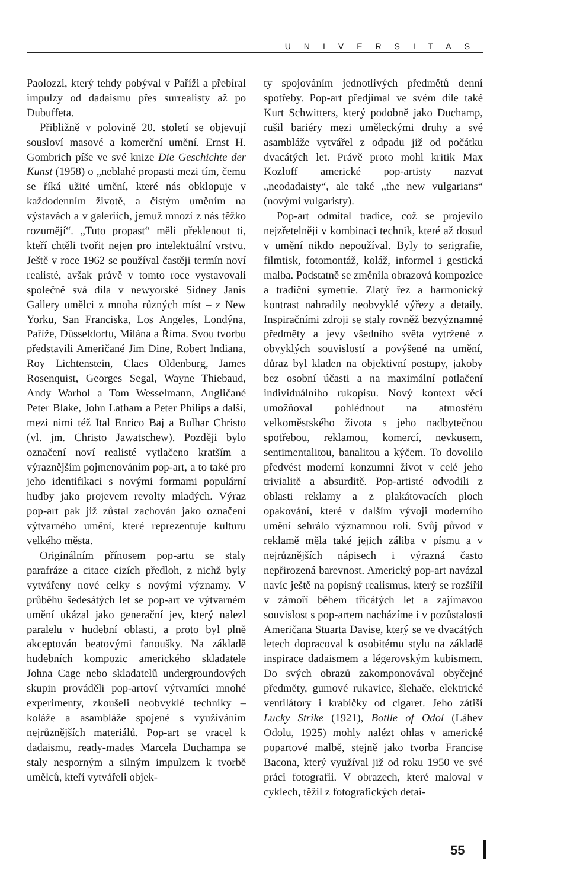UNIVERSITAS
Paolozzi, který tehdy pobýval v Paříži a přebíral impulzy od dadaismu přes surrealisty až po Dubuffeta.
Přibližně v polovině 20. století se objevují sousloví masové a komerční umění. Ernst H. Gombrich píše ve své knize Die Geschichte der Kunst (1958) o „neblahé propasti mezi tím, čemu se říká užité umění, které nás obklopuje v každodenním životě, a čistým uměním na výstavách a v galeriích, jemuž mnozí z nás těžko rozumějí“. „Tuto propast“ měli překlenout ti, kteří chtěli tvořit nejen pro intelektuální vrstvu. Ještě v roce 1962 se používal častěji termín noví realisté, avšak právě v tomto roce vystavovali společně svá díla v newyorské Sidney Janis Gallery umělci z mnoha různých míst – z New Yorku, San Franciska, Los Angeles, Londýna, Paříže, Düsseldorfu, Milána a Říma. Svou tvorbu představili Američané Jim Dine, Robert Indiana, Roy Lichtenstein, Claes Oldenburg, James Rosenquist, Georges Segal, Wayne Thiebaud, Andy Warhol a Tom Wesselmann, Angličané Peter Blake, John Latham a Peter Philips a další, mezi nimi též Ital Enrico Baj a Bulhar Christo (vl. jm. Christo Jawatschew). Později bylo označení noví realisté vytlačeno kratším a výraznějším pojmenováním pop-art, a to také pro jeho identifikaci s novými formami populární hudby jako projevem revolty mladých. Výraz pop-art pak již zůstal zachován jako označení výtvarného umění, které reprezentuje kulturu velkého města.
Originálním přínosem pop-artu se staly parafráze a citace cizích předloh, z nichž byly vytvářeny nové celky s novými významy. V průběhu šedesátých let se pop-art ve výtvarném umění ukázal jako generační jev, který nalezl paralelu v hudební oblasti, a proto byl plně akceptován beatovými fanoušky. Na základě hudebních kompozic amerického skladatele Johna Cage nebo skladatelů undergroundových skupin prováděli pop-artoví výtvarníci mnohé experimenty, zkoušeli neobvyklé techniky – koláže a asambláže spojené s využíváním nejrůznějších materiálů. Pop-art se vracel k dadaismu, ready-mades Marcela Duchampa se staly nesporným a silným impulzem k tvorbě umělců, kteří vytvářeli objek-
ty spojováním jednotlivých předmětů denní spotřeby. Pop-art předjímal ve svém díle také Kurt Schwitters, který podobně jako Duchamp, rušil bariéry mezi uměleckými druhy a své asambláže vytvářel z odpadu již od počátku dvacátých let. Právě proto mohl kritik Max Kozloff americké pop-artisty nazvat „neodadaisty“, ale také „the new vulgarians“ (novými vulgaristy).
Pop-art odmítal tradice, což se projevilo nejzřetelněji v kombinaci technik, které až dosud v umění nikdo nepoužíval. Byly to serigrafie, filmtisk, fotomontáž, koláž, informel i gestická malba. Podstatně se změnila obrazová kompozice a tradiční symetrie. Zlatý řez a harmonický kontrast nahradily neobvyklé výřezy a detaily. Inspiračními zdroji se staly rovněž bezvýznamné předměty a jevy všedního světa vytržené z obvyklých souvislostí a povýšené na umění, důraz byl kladen na objektivní postupy, jakoby bez osobní účasti a na maximální potlačení individuálního rukopisu. Nový kontext věcí umožňoval pohlédnout na atmosféru velkoměstského života s jeho nadbytečnou spotřebou, reklamou, komercí, nevkusem, sentimentalitou, banalitou a kýčem. To dovolilo předvést moderní konzumní život v celé jeho trivialitě a absurditě. Pop-artisté odvodili z oblasti reklamy a z plakátovacích ploch opakování, které v dalším vývoji moderního umění sehrálo významnou roli. Svůj původ v reklamě měla také jejich záliba v písmu a v nejrůznějších nápisech i výrazná často nepřirozená barevnost. Americký pop-art navázal navíc ještě na popisný realismus, který se rozšířil v zámoří během třicátých let a zajímavou souvislost s pop-artem nacházíme i v pozůstalosti Američana Stuarta Davise, který se ve dvacátých letech dopracoval k osobitému stylu na základě inspirace dadaismem a légerovským kubismem. Do svých obrazů zakomponovával obyčejné předměty, gumové rukavice, šlehače, elektrické ventilátory i krabičky od cigaret. Jeho zátiší Lucky Strike (1921), Botlle of Odol (Láhev Odolu, 1925) mohly nalézt ohlas v americké popartové malbě, stejně jako tvorba Francise Bacona, který využíval již od roku 1950 ve své práci fotografii. V obrazech, které maloval v cyklech, těžil z fotografických detai-
55